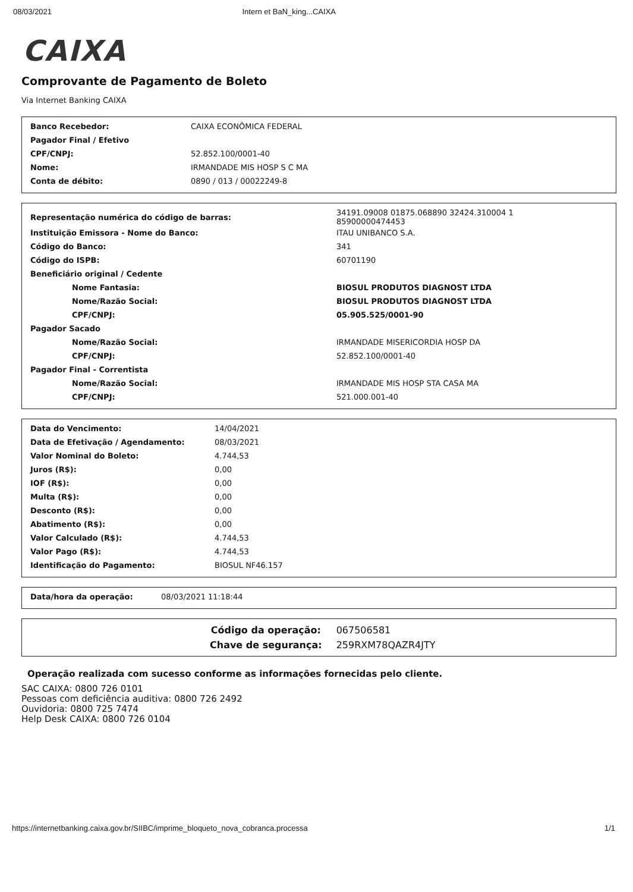08/03/2021 Intern et BaN_king...CAIXA
CAIXA
Comprovante de Pagamento de Boleto
Via Internet Banking CAIXA
| Banco Recebedor: | CAIXA ECONÔMICA FEDERAL |
| Pagador Final / Efetivo | |
| CPF/CNPJ: | 52.852.100/0001-40 |
| Nome: | IRMANDADE MIS HOSP S C MA |
| Conta de débito: | 0890 / 013 / 00022249-8 |
| Representação numérica do código de barras: | 34191.09008 01875.068890 32424.310004 1 85900000474453 |
| Instituição Emissora - Nome do Banco: | ITAU UNIBANCO S.A. |
| Código do Banco: | 341 |
| Código do ISPB: | 60701190 |
| Beneficiário original / Cedente | |
| Nome Fantasia: | BIOSUL PRODUTOS DIAGNOST LTDA |
| Nome/Razão Social: | BIOSUL PRODUTOS DIAGNOST LTDA |
| CPF/CNPJ: | 05.905.525/0001-90 |
| Pagador Sacado | |
| Nome/Razão Social: | IRMANDADE MISERICORDIA HOSP DA |
| CPF/CNPJ: | 52.852.100/0001-40 |
| Pagador Final - Correntista | |
| Nome/Razão Social: | IRMANDADE MIS HOSP STA CASA MA |
| CPF/CNPJ: | 521.000.001-40 |
| Data do Vencimento: | 14/04/2021 |
| Data de Efetivação / Agendamento: | 08/03/2021 |
| Valor Nominal do Boleto: | 4.744,53 |
| Juros (R$): | 0,00 |
| IOF (R$): | 0,00 |
| Multa (R$): | 0,00 |
| Desconto (R$): | 0,00 |
| Abatimento (R$): | 0,00 |
| Valor Calculado (R$): | 4.744,53 |
| Valor Pago (R$): | 4.744,53 |
| Identificação do Pagamento: | BIOSUL NF46.157 |
| Data/hora da operação: | 08/03/2021 11:18:44 |
| Código da operação: | 067506581 |
| Chave de segurança: | 259RXM78QAZR4JTY |
Operação realizada com sucesso conforme as informações fornecidas pelo cliente.
SAC CAIXA: 0800 726 0101
Pessoas com deficiência auditiva: 0800 726 2492
Ouvidoria: 0800 725 7474
Help Desk CAIXA: 0800 726 0104
https://internetbanking.caixa.gov.br/SIIBC/imprime_bloqueto_nova_cobranca.processa 1/1